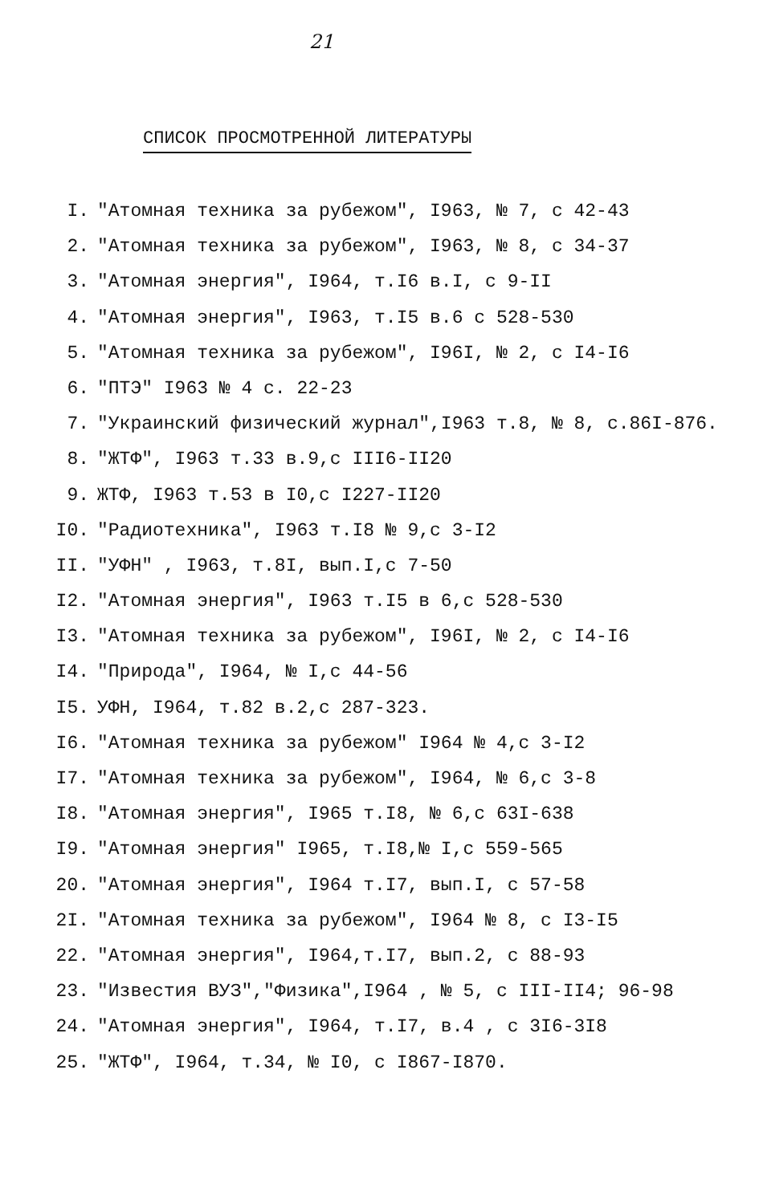21
СПИСОК ПРОСМОТРЕННОЙ ЛИТЕРАТУРЫ
I. "Атомная техника за рубежом", I963, № 7, с 42-43
2. "Атомная техника за рубежом", I963, № 8, с 34-37
3. "Атомная энергия", I964, т.I6 в.I, с 9-II
4. "Атомная энергия", I963, т.I5 в.6 с 528-530
5. "Атомная техника за рубежом", I96I, № 2, с I4-I6
6. "ПТЭ" I963 № 4 с. 22-23
7. "Украинский физический журнал",I963 т.8, № 8, с.86I-876.
8. "ЖТФ", I963 т.33 в.9,с III6-II20
9. ЖТФ, I963 т.53 в I0,с I227-II20
I0. "Радиотехника", I963 т.I8 № 9,с 3-I2
II. "УФН" , I963, т.8I, вып.I,с 7-50
I2. "Атомная энергия", I963 т.I5 в 6,с 528-530
I3. "Атомная техника за рубежом", I96I, № 2, с I4-I6
I4. "Природа", I964, № I,с 44-56
I5. УФН, I964, т.82 в.2,с 287-323.
I6. "Атомная техника за рубежом" I964 № 4,с 3-I2
I7. "Атомная техника за рубежом", I964, № 6,с 3-8
I8. "Атомная энергия", I965 т.I8, № 6,с 63I-638
I9. "Атомная энергия" I965, т.I8,№ I,с 559-565
20. "Атомная энергия", I964 т.I7, вып.I, с 57-58
2I. "Атомная техника за рубежом", I964 № 8, с I3-I5
22. "Атомная энергия", I964,т.I7, вып.2, с 88-93
23. "Известия ВУЗ","Физика",I964 , № 5, с III-II4; 96-98
24. "Атомная энергия", I964, т.I7, в.4 , с 3I6-3I8
25. "ЖТФ", I964, т.34, № I0, с I867-I870.